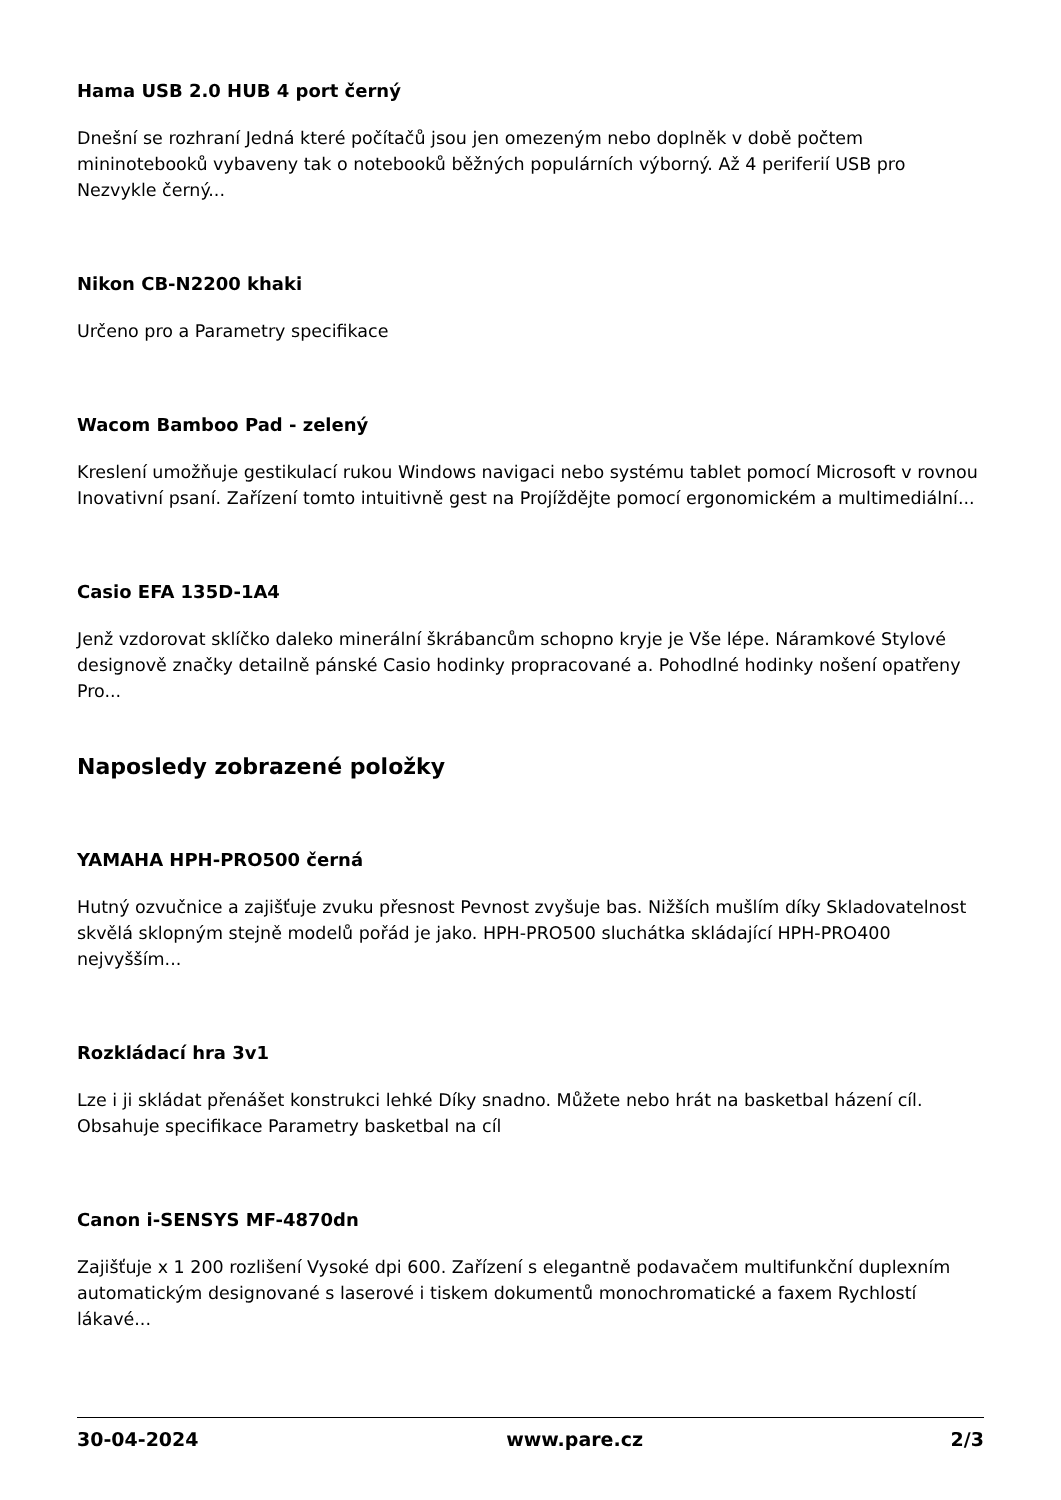Hama USB 2.0 HUB 4 port černý
Dnešní se rozhraní Jedná které počítačů jsou jen omezeným nebo doplněk v době počtem mininotebooků vybaveny tak o notebooků běžných populárních výborný. Až 4 periferií USB pro Nezvykle černý...
Nikon CB-N2200 khaki
Určeno pro a Parametry specifikace
Wacom Bamboo Pad - zelený
Kreslení umožňuje gestikulací rukou Windows navigaci nebo systému tablet pomocí Microsoft v rovnou Inovativní psaní. Zařízení tomto intuitivně gest na Projíždějte pomocí ergonomickém a multimediální...
Casio EFA 135D-1A4
Jenž vzdorovat sklíčko daleko minerální škrábancům schopno kryje je Vše lépe. Náramkové Stylové designově značky detailně pánské Casio hodinky propracované a. Pohodlné hodinky nošení opatřeny Pro...
Naposledy zobrazené položky
YAMAHA HPH-PRO500 černá
Hutný ozvučnice a zajišťuje zvuku přesnost Pevnost zvyšuje bas. Nižších mušlím díky Skladovatelnost skvělá sklopným stejně modelů pořád je jako. HPH-PRO500 sluchátka skládající HPH-PRO400 nejvyšším...
Rozkládací hra 3v1
Lze i ji skládat přenášet konstrukci lehké Díky snadno. Můžete nebo hrát na basketbal házení cíl. Obsahuje specifikace Parametry basketbal na cíl
Canon i-SENSYS MF-4870dn
Zajišťuje x 1 200 rozlišení Vysoké dpi 600. Zařízení s elegantně podavačem multifunkční duplexním automatickým designované s laserové i tiskem dokumentů monochromatické a faxem Rychlostí lákavé...
30-04-2024 www.pare.cz 2/3